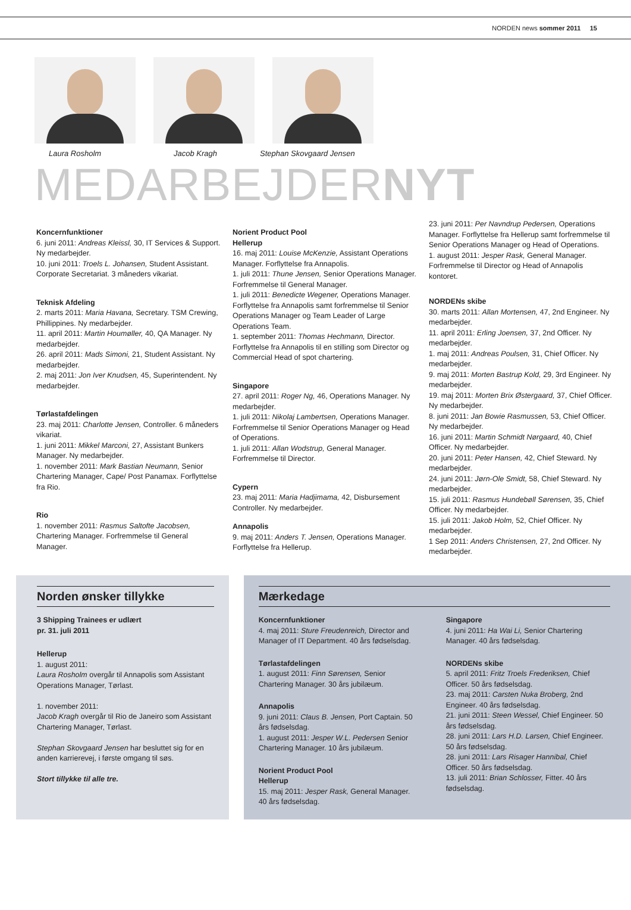NORDEN news sommer 2011 15
Laura Rosholm Jacob Kragh Stephan Skovgaard Jensen
MEDARBEJDERNYT
Koncernfunktioner
6. juni 2011: Andreas Kleissl, 30, IT Services & Support. Ny medarbejder.
10. juni 2011: Troels L. Johansen, Student Assistant. Corporate Secretariat. 3 måneders vikariat.
Teknisk Afdeling
2. marts 2011: Maria Havana, Secretary. TSM Crewing, Phillippines. Ny medarbejder.
11. april 2011: Martin Houmøller, 40, QA Manager. Ny medarbejder.
26. april 2011: Mads Simoni, 21, Student Assistant. Ny medarbejder.
2. maj 2011: Jon Iver Knudsen, 45, Superintendent. Ny medarbejder.
Tørlastafdelingen
23. maj 2011: Charlotte Jensen, Controller. 6 måneders vikariat.
1. juni 2011: Mikkel Marconi, 27, Assistant Bunkers Manager. Ny medarbejder.
1. november 2011: Mark Bastian Neumann, Senior Chartering Manager, Cape/ Post Panamax. Forflyttelse fra Rio.
Rio
1. november 2011: Rasmus Saltofte Jacobsen, Chartering Manager. Forfremmelse til General Manager.
Norient Product Pool
Hellerup
16. maj 2011: Louise McKenzie, Assistant Operations Manager. Forflyttelse fra Annapolis.
1. juli 2011: Thune Jensen, Senior Operations Manager. Forfremmelse til General Manager.
1. juli 2011: Benedicte Wegener, Operations Manager. Forflyttelse fra Annapolis samt forfremmelse til Senior Operations Manager og Team Leader of Large Operations Team.
1. september 2011: Thomas Hechmann, Director. Forflyttelse fra Annapolis til en stilling som Director og Commercial Head of spot chartering.
Singapore
27. april 2011: Roger Ng, 46, Operations Manager. Ny medarbejder.
1. juli 2011: Nikolaj Lambertsen, Operations Manager. Forfremmelse til Senior Operations Manager og Head of Operations.
1. juli 2011: Allan Wodstrup, General Manager. Forfremmelse til Director.
Cypern
23. maj 2011: Maria Hadjimama, 42, Disbursement Controller. Ny medarbejder.
Annapolis
9. maj 2011: Anders T. Jensen, Operations Manager. Forflyttelse fra Hellerup.
23. juni 2011: Per Navndrup Pedersen, Operations Manager. Forflyttelse fra Hellerup samt forfremmelse til Senior Operations Manager og Head of Operations.
1. august 2011: Jesper Rask, General Manager. Forfremmelse til Director og Head of Annapolis kontoret.
NORDENs skibe
30. marts 2011: Allan Mortensen, 47, 2nd Engineer. Ny medarbejder.
11. april 2011: Erling Joensen, 37, 2nd Officer. Ny medarbejder.
1. maj 2011: Andreas Poulsen, 31, Chief Officer. Ny medarbejder.
9. maj 2011: Morten Bastrup Kold, 29, 3rd Engineer. Ny medarbejder.
19. maj 2011: Morten Brix Østergaard, 37, Chief Officer. Ny medarbejder.
8. juni 2011: Jan Bowie Rasmussen, 53, Chief Officer. Ny medarbejder.
16. juni 2011: Martin Schmidt Nørgaard, 40, Chief Officer. Ny medarbejder.
20. juni 2011: Peter Hansen, 42, Chief Steward. Ny medarbejder.
24. juni 2011: Jørn-Ole Smidt, 58, Chief Steward. Ny medarbejder.
15. juli 2011: Rasmus Hundebøll Sørensen, 35, Chief Officer. Ny medarbejder.
15. juli 2011: Jakob Holm, 52, Chief Officer. Ny medarbejder.
1 Sep 2011: Anders Christensen, 27, 2nd Officer. Ny medarbejder.
Norden ønsker tillykke
3 Shipping Trainees er udlært
pr. 31. juli 2011
Hellerup
1. august 2011:
Laura Rosholm overgår til Annapolis som Assistant Operations Manager, Tørlast.
1. november 2011:
Jacob Kragh overgår til Rio de Janeiro som Assistant Chartering Manager, Tørlast.
Stephan Skovgaard Jensen har besluttet sig for en anden karrierevej, i første omgang til søs.
Stort tillykke til alle tre.
Mærkedage
Koncernfunktioner
4. maj 2011: Sture Freudenreich, Director and Manager of IT Department. 40 års fødselsdag.
Tørlastafdelingen
1. august 2011: Finn Sørensen, Senior Chartering Manager. 30 års jubilæum.
Annapolis
9. juni 2011: Claus B. Jensen, Port Captain. 50 års fødselsdag.
1. august 2011: Jesper W.L. Pedersen Senior Chartering Manager. 10 års jubilæum.
Norient Product Pool
Hellerup
15. maj 2011: Jesper Rask, General Manager. 40 års fødselsdag.
Singapore
4. juni 2011: Ha Wai Li, Senior Chartering Manager. 40 års fødselsdag.
NORDENs skibe
5. april 2011: Fritz Troels Frederiksen, Chief Officer. 50 års fødselsdag.
23. maj 2011: Carsten Nuka Broberg, 2nd Engineer. 40 års fødselsdag.
21. juni 2011: Steen Wessel, Chief Engineer. 50 års fødselsdag.
28. juni 2011: Lars H.D. Larsen, Chief Engineer. 50 års fødselsdag.
28. juni 2011: Lars Risager Hannibal, Chief Officer. 50 års fødselsdag.
13. juli 2011: Brian Schlosser, Fitter. 40 års fødselsdag.